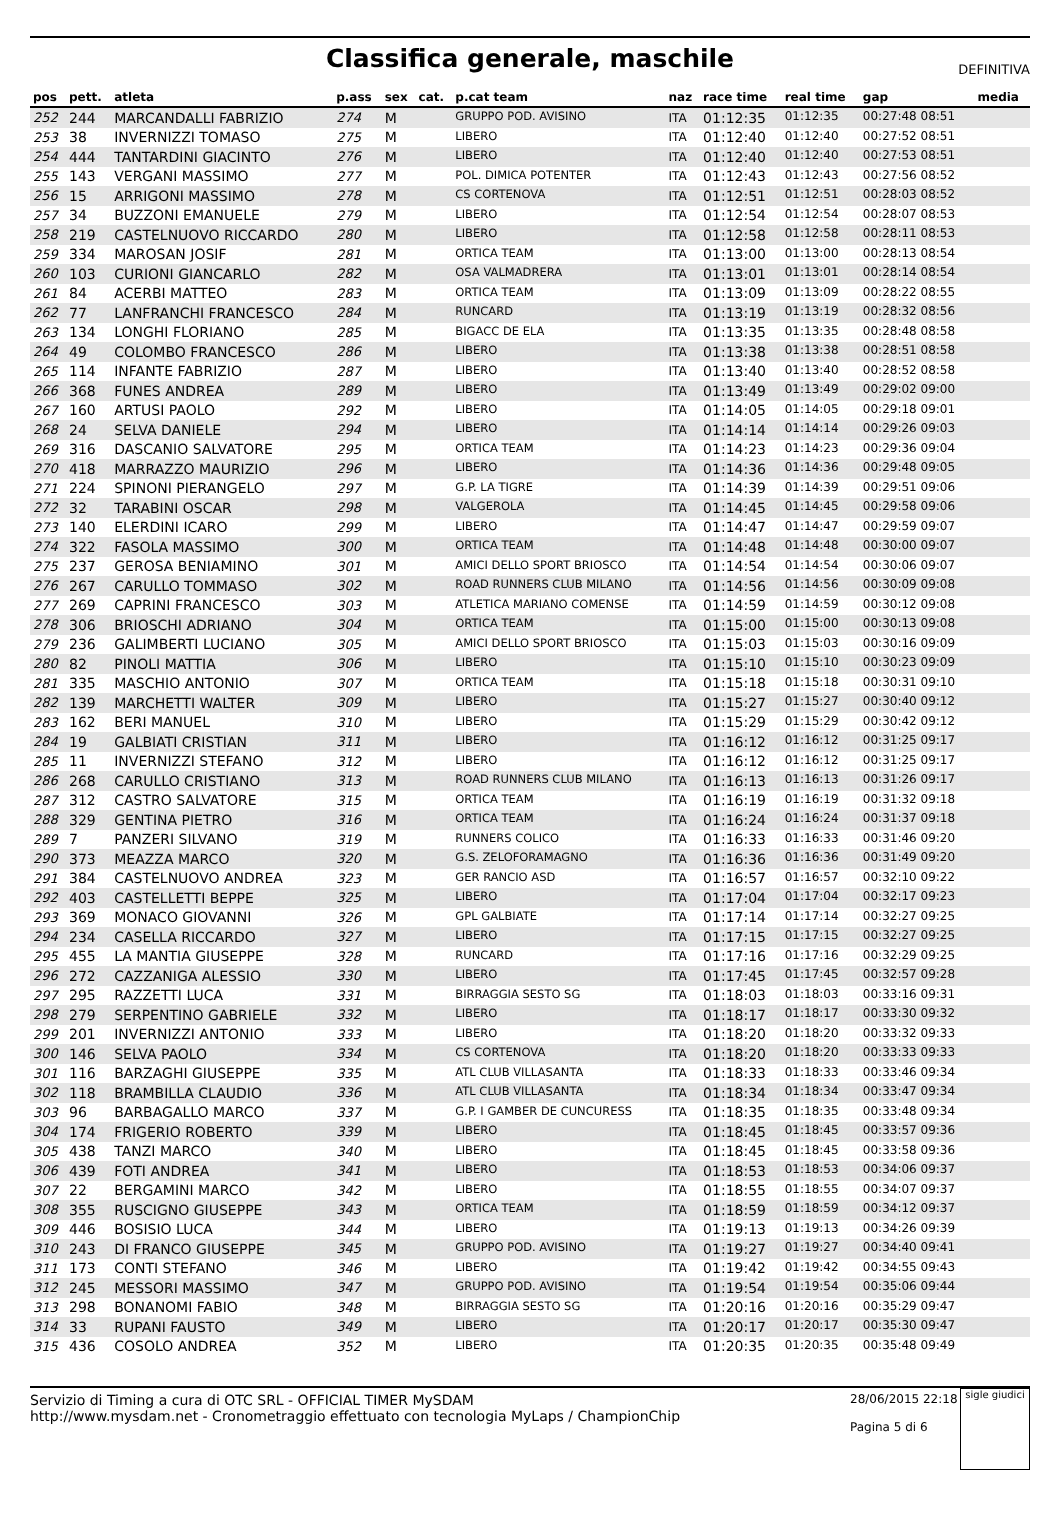Classifica generale, maschile
DEFINITIVA
| pos | pett. | atleta | p.ass | sex | cat. | p.cat team | naz | race time | real time | gap | media |
| --- | --- | --- | --- | --- | --- | --- | --- | --- | --- | --- | --- |
| 252 | 244 | MARCANDALLI FABRIZIO | 274 | M | | GRUPPO POD. AVISINO | ITA | 01:12:35 | 01:12:35 | 00:27:48 08:51 | |
| 253 | 38 | INVERNIZZI TOMASO | 275 | M | | LIBERO | ITA | 01:12:40 | 01:12:40 | 00:27:52 08:51 | |
| 254 | 444 | TANTARDINI GIACINTO | 276 | M | | LIBERO | ITA | 01:12:40 | 01:12:40 | 00:27:53 08:51 | |
| 255 | 143 | VERGANI MASSIMO | 277 | M | | POL. DIMICA POTENTER | ITA | 01:12:43 | 01:12:43 | 00:27:56 08:52 | |
| 256 | 15 | ARRIGONI MASSIMO | 278 | M | | CS CORTENOVA | ITA | 01:12:51 | 01:12:51 | 00:28:03 08:52 | |
| 257 | 34 | BUZZONI EMANUELE | 279 | M | | LIBERO | ITA | 01:12:54 | 01:12:54 | 00:28:07 08:53 | |
| 258 | 219 | CASTELNUOVO RICCARDO | 280 | M | | LIBERO | ITA | 01:12:58 | 01:12:58 | 00:28:11 08:53 | |
| 259 | 334 | MAROSAN JOSIF | 281 | M | | ORTICA TEAM | ITA | 01:13:00 | 01:13:00 | 00:28:13 08:54 | |
| 260 | 103 | CURIONI GIANCARLO | 282 | M | | OSA VALMADRERA | ITA | 01:13:01 | 01:13:01 | 00:28:14 08:54 | |
| 261 | 84 | ACERBI MATTEO | 283 | M | | ORTICA TEAM | ITA | 01:13:09 | 01:13:09 | 00:28:22 08:55 | |
| 262 | 77 | LANFRANCHI FRANCESCO | 284 | M | | RUNCARD | ITA | 01:13:19 | 01:13:19 | 00:28:32 08:56 | |
| 263 | 134 | LONGHI FLORIANO | 285 | M | | BIGACC DE ELA | ITA | 01:13:35 | 01:13:35 | 00:28:48 08:58 | |
| 264 | 49 | COLOMBO FRANCESCO | 286 | M | | LIBERO | ITA | 01:13:38 | 01:13:38 | 00:28:51 08:58 | |
| 265 | 114 | INFANTE FABRIZIO | 287 | M | | LIBERO | ITA | 01:13:40 | 01:13:40 | 00:28:52 08:58 | |
| 266 | 368 | FUNES ANDREA | 289 | M | | LIBERO | ITA | 01:13:49 | 01:13:49 | 00:29:02 09:00 | |
| 267 | 160 | ARTUSI PAOLO | 292 | M | | LIBERO | ITA | 01:14:05 | 01:14:05 | 00:29:18 09:01 | |
| 268 | 24 | SELVA DANIELE | 294 | M | | LIBERO | ITA | 01:14:14 | 01:14:14 | 00:29:26 09:03 | |
| 269 | 316 | DASCANIO SALVATORE | 295 | M | | ORTICA TEAM | ITA | 01:14:23 | 01:14:23 | 00:29:36 09:04 | |
| 270 | 418 | MARRAZZO MAURIZIO | 296 | M | | LIBERO | ITA | 01:14:36 | 01:14:36 | 00:29:48 09:05 | |
| 271 | 224 | SPINONI PIERANGELO | 297 | M | | G.P. LA TIGRE | ITA | 01:14:39 | 01:14:39 | 00:29:51 09:06 | |
| 272 | 32 | TARABINI OSCAR | 298 | M | | VALGEROLA | ITA | 01:14:45 | 01:14:45 | 00:29:58 09:06 | |
| 273 | 140 | ELERDINI ICARO | 299 | M | | LIBERO | ITA | 01:14:47 | 01:14:47 | 00:29:59 09:07 | |
| 274 | 322 | FASOLA MASSIMO | 300 | M | | ORTICA TEAM | ITA | 01:14:48 | 01:14:48 | 00:30:00 09:07 | |
| 275 | 237 | GEROSA BENIAMINO | 301 | M | | AMICI DELLO SPORT BRIOSCO | ITA | 01:14:54 | 01:14:54 | 00:30:06 09:07 | |
| 276 | 267 | CARULLO TOMMASO | 302 | M | | ROAD RUNNERS CLUB MILANO | ITA | 01:14:56 | 01:14:56 | 00:30:09 09:08 | |
| 277 | 269 | CAPRINI FRANCESCO | 303 | M | | ATLETICA MARIANO COMENSE | ITA | 01:14:59 | 01:14:59 | 00:30:12 09:08 | |
| 278 | 306 | BRIOSCHI ADRIANO | 304 | M | | ORTICA TEAM | ITA | 01:15:00 | 01:15:00 | 00:30:13 09:08 | |
| 279 | 236 | GALIMBERTI LUCIANO | 305 | M | | AMICI DELLO SPORT BRIOSCO | ITA | 01:15:03 | 01:15:03 | 00:30:16 09:09 | |
| 280 | 82 | PINOLI MATTIA | 306 | M | | LIBERO | ITA | 01:15:10 | 01:15:10 | 00:30:23 09:09 | |
| 281 | 335 | MASCHIO ANTONIO | 307 | M | | ORTICA TEAM | ITA | 01:15:18 | 01:15:18 | 00:30:31 09:10 | |
| 282 | 139 | MARCHETTI WALTER | 309 | M | | LIBERO | ITA | 01:15:27 | 01:15:27 | 00:30:40 09:12 | |
| 283 | 162 | BERI MANUEL | 310 | M | | LIBERO | ITA | 01:15:29 | 01:15:29 | 00:30:42 09:12 | |
| 284 | 19 | GALBIATI CRISTIAN | 311 | M | | LIBERO | ITA | 01:16:12 | 01:16:12 | 00:31:25 09:17 | |
| 285 | 11 | INVERNIZZI STEFANO | 312 | M | | LIBERO | ITA | 01:16:12 | 01:16:12 | 00:31:25 09:17 | |
| 286 | 268 | CARULLO CRISTIANO | 313 | M | | ROAD RUNNERS CLUB MILANO | ITA | 01:16:13 | 01:16:13 | 00:31:26 09:17 | |
| 287 | 312 | CASTRO SALVATORE | 315 | M | | ORTICA TEAM | ITA | 01:16:19 | 01:16:19 | 00:31:32 09:18 | |
| 288 | 329 | GENTINA PIETRO | 316 | M | | ORTICA TEAM | ITA | 01:16:24 | 01:16:24 | 00:31:37 09:18 | |
| 289 | 7 | PANZERI SILVANO | 319 | M | | RUNNERS COLICO | ITA | 01:16:33 | 01:16:33 | 00:31:46 09:20 | |
| 290 | 373 | MEAZZA MARCO | 320 | M | | G.S. ZELOFORAMAGNO | ITA | 01:16:36 | 01:16:36 | 00:31:49 09:20 | |
| 291 | 384 | CASTELNUOVO ANDREA | 323 | M | | GER RANCIO ASD | ITA | 01:16:57 | 01:16:57 | 00:32:10 09:22 | |
| 292 | 403 | CASTELLETTI BEPPE | 325 | M | | LIBERO | ITA | 01:17:04 | 01:17:04 | 00:32:17 09:23 | |
| 293 | 369 | MONACO GIOVANNI | 326 | M | | GPL GALBIATE | ITA | 01:17:14 | 01:17:14 | 00:32:27 09:25 | |
| 294 | 234 | CASELLA RICCARDO | 327 | M | | LIBERO | ITA | 01:17:15 | 01:17:15 | 00:32:27 09:25 | |
| 295 | 455 | LA MANTIA GIUSEPPE | 328 | M | | RUNCARD | ITA | 01:17:16 | 01:17:16 | 00:32:29 09:25 | |
| 296 | 272 | CAZZANIGA ALESSIO | 330 | M | | LIBERO | ITA | 01:17:45 | 01:17:45 | 00:32:57 09:28 | |
| 297 | 295 | RAZZETTI LUCA | 331 | M | | BIRRAGGIA SESTO SG | ITA | 01:18:03 | 01:18:03 | 00:33:16 09:31 | |
| 298 | 279 | SERPENTINO GABRIELE | 332 | M | | LIBERO | ITA | 01:18:17 | 01:18:17 | 00:33:30 09:32 | |
| 299 | 201 | INVERNIZZI ANTONIO | 333 | M | | LIBERO | ITA | 01:18:20 | 01:18:20 | 00:33:32 09:33 | |
| 300 | 146 | SELVA PAOLO | 334 | M | | CS CORTENOVA | ITA | 01:18:20 | 01:18:20 | 00:33:33 09:33 | |
| 301 | 116 | BARZAGHI GIUSEPPE | 335 | M | | ATL CLUB VILLASANTA | ITA | 01:18:33 | 01:18:33 | 00:33:46 09:34 | |
| 302 | 118 | BRAMBILLA CLAUDIO | 336 | M | | ATL CLUB VILLASANTA | ITA | 01:18:34 | 01:18:34 | 00:33:47 09:34 | |
| 303 | 96 | BARBAGALLO MARCO | 337 | M | | G.P. I GAMBER DE CUNCURESS | ITA | 01:18:35 | 01:18:35 | 00:33:48 09:34 | |
| 304 | 174 | FRIGERIO ROBERTO | 339 | M | | LIBERO | ITA | 01:18:45 | 01:18:45 | 00:33:57 09:36 | |
| 305 | 438 | TANZI MARCO | 340 | M | | LIBERO | ITA | 01:18:45 | 01:18:45 | 00:33:58 09:36 | |
| 306 | 439 | FOTI ANDREA | 341 | M | | LIBERO | ITA | 01:18:53 | 01:18:53 | 00:34:06 09:37 | |
| 307 | 22 | BERGAMINI MARCO | 342 | M | | LIBERO | ITA | 01:18:55 | 01:18:55 | 00:34:07 09:37 | |
| 308 | 355 | RUSCIGNO GIUSEPPE | 343 | M | | ORTICA TEAM | ITA | 01:18:59 | 01:18:59 | 00:34:12 09:37 | |
| 309 | 446 | BOSISIO LUCA | 344 | M | | LIBERO | ITA | 01:19:13 | 01:19:13 | 00:34:26 09:39 | |
| 310 | 243 | DI FRANCO GIUSEPPE | 345 | M | | GRUPPO POD. AVISINO | ITA | 01:19:27 | 01:19:27 | 00:34:40 09:41 | |
| 311 | 173 | CONTI STEFANO | 346 | M | | LIBERO | ITA | 01:19:42 | 01:19:42 | 00:34:55 09:43 | |
| 312 | 245 | MESSORI MASSIMO | 347 | M | | GRUPPO POD. AVISINO | ITA | 01:19:54 | 01:19:54 | 00:35:06 09:44 | |
| 313 | 298 | BONANOMI FABIO | 348 | M | | BIRRAGGIA SESTO SG | ITA | 01:20:16 | 01:20:16 | 00:35:29 09:47 | |
| 314 | 33 | RUPANI FAUSTO | 349 | M | | LIBERO | ITA | 01:20:17 | 01:20:17 | 00:35:30 09:47 | |
| 315 | 436 | COSOLO ANDREA | 352 | M | | LIBERO | ITA | 01:20:35 | 01:20:35 | 00:35:48 09:49 | |
Servizio di Timing a cura di OTC SRL - OFFICIAL TIMER MySDAM
http://www.mysdam.net - Cronometraggio effettuato con tecnologia MyLaps / ChampionChip
28/06/2015 22:18
Pagina 5 di 6
sigle giudici